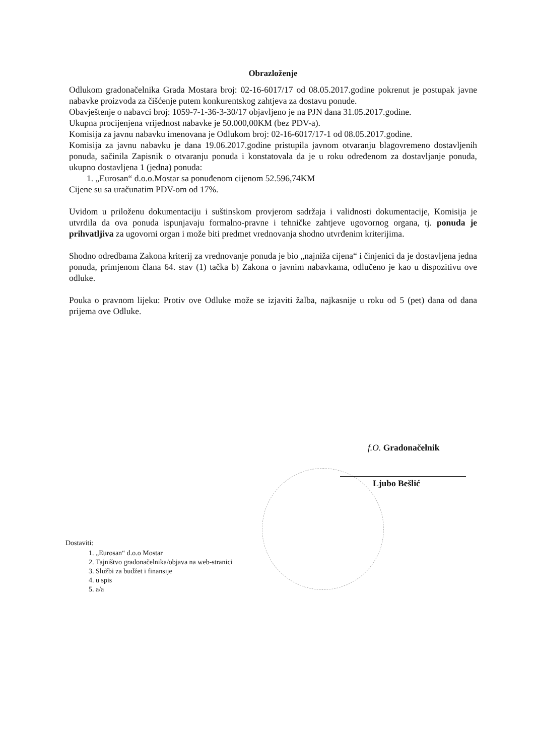Obrazloženje
Odlukom gradonačelnika Grada Mostara broj: 02-16-6017/17 od 08.05.2017.godine pokrenut je postupak javne nabavke proizvoda za čišćenje putem konkurentskog zahtjeva za dostavu ponude.
Obavještenje o nabavci broj: 1059-7-1-36-3-30/17 objavljeno je na PJN dana 31.05.2017.godine.
Ukupna procijenjena vrijednost nabavke je 50.000,00KM (bez PDV-a).
Komisija za javnu nabavku imenovana je Odlukom broj: 02-16-6017/17-1 od 08.05.2017.godine.
Komisija za javnu nabavku je dana 19.06.2017.godine pristupila javnom otvaranju blagovremeno dostavljenih ponuda, sačinila Zapisnik o otvaranju ponuda i konstatovala da je u roku određenom za dostavljanje ponuda, ukupno dostavljena 1 (jedna) ponuda:
1. „Eurosan“ d.o.o.Mostar sa ponuđenom cijenom 52.596,74KM
Cijene su sa uračunatim PDV-om od 17%.
Uvidom u priloženu dokumentaciju i suštinskom provjerom sadržaja i validnosti dokumentacije, Komisija je utvrdila da ova ponuda ispunjavaju formalno-pravne i tehničke zahtjeve ugovornog organa, tj. ponuda je prihvatljiva za ugovorni organ i može biti predmet vrednovanja shodno utvrđenim kriterijima.
Shodno odredbama Zakona kriterij za vrednovanje ponuda je bio „najniža cijena“ i činjenici da je dostavljena jedna ponuda, primjenom člana 64. stav (1) tačka b) Zakona o javnim nabavkama, odlučeno je kao u dispozitivu ove odluke.
Pouka o pravnom lijeku: Protiv ove Odluke može se izjaviti žalba, najkasnije u roku od 5 (pet) dana od dana prijema ove Odluke.
f.O. Gradonačelnik
Ljubo Bešlić
Dostaviti:
1. „Eurosan“ d.o.o Mostar
2. Tajništvo gradonačelnika/objava na web-stranici
3. Službi za budžet i finansije
4. u spis
5. a/a